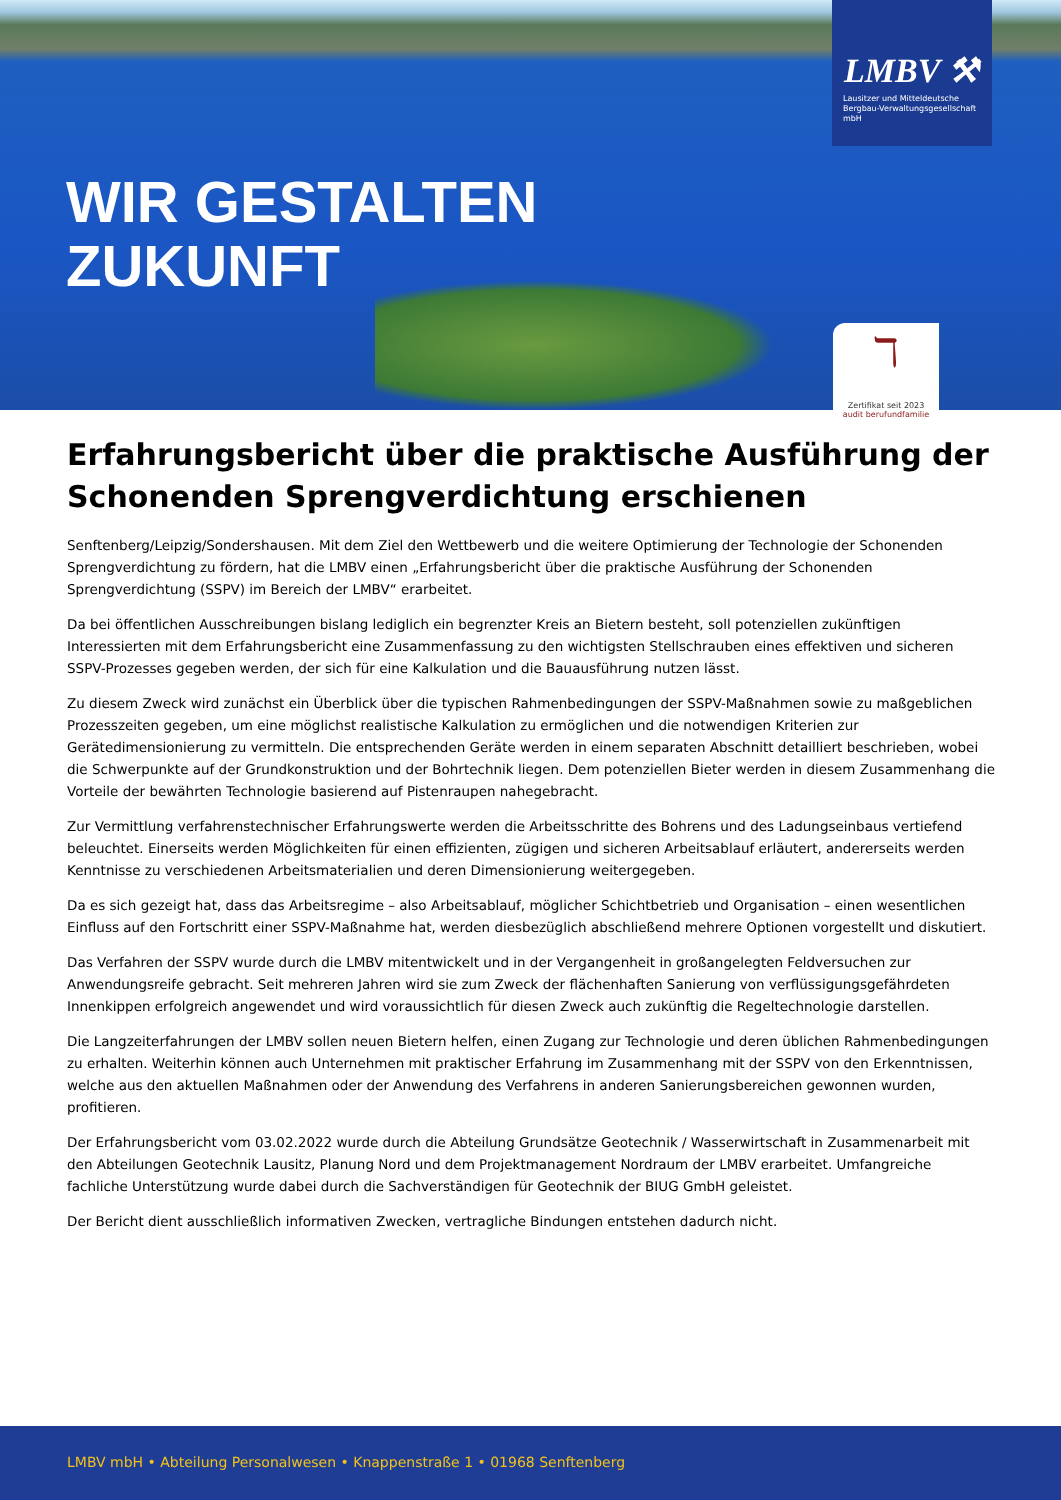WIR GESTALTEN
ZUKUNFT
LMBV ⚒
Lausitzer und Mitteldeutsche
Bergbau-Verwaltungsgesellschaft mbH
ℸ
Zertifikat seit 2023
audit berufundfamilie
Erfahrungsbericht über die praktische Ausführung der Schonenden Sprengverdichtung erschienen
Senftenberg/Leipzig/Sondershausen. Mit dem Ziel den Wettbewerb und die weitere Optimierung der Technologie der Schonenden Sprengverdichtung zu fördern, hat die LMBV einen „Erfahrungsbericht über die praktische Ausführung der Schonenden Sprengverdichtung (SSPV) im Bereich der LMBV“ erarbeitet.
Da bei öffentlichen Ausschreibungen bislang lediglich ein begrenzter Kreis an Bietern besteht, soll potenziellen zukünftigen Interessierten mit dem Erfahrungsbericht eine Zusammenfassung zu den wichtigsten Stellschrauben eines effektiven und sicheren SSPV-Prozesses gegeben werden, der sich für eine Kalkulation und die Bauausführung nutzen lässt.
Zu diesem Zweck wird zunächst ein Überblick über die typischen Rahmenbedingungen der SSPV-Maßnahmen sowie zu maßgeblichen Prozesszeiten gegeben, um eine möglichst realistische Kalkulation zu ermöglichen und die notwendigen Kriterien zur Gerätedimensionierung zu vermitteln. Die entsprechenden Geräte werden in einem separaten Abschnitt detailliert beschrieben, wobei die Schwerpunkte auf der Grundkonstruktion und der Bohrtechnik liegen. Dem potenziellen Bieter werden in diesem Zusammenhang die Vorteile der bewährten Technologie basierend auf Pistenraupen nahegebracht.
Zur Vermittlung verfahrenstechnischer Erfahrungswerte werden die Arbeitsschritte des Bohrens und des Ladungseinbaus vertiefend beleuchtet. Einerseits werden Möglichkeiten für einen effizienten, zügigen und sicheren Arbeitsablauf erläutert, andererseits werden Kenntnisse zu verschiedenen Arbeitsmaterialien und deren Dimensionierung weitergegeben.
Da es sich gezeigt hat, dass das Arbeitsregime – also Arbeitsablauf, möglicher Schichtbetrieb und Organisation – einen wesentlichen Einfluss auf den Fortschritt einer SSPV-Maßnahme hat, werden diesbezüglich abschließend mehrere Optionen vorgestellt und diskutiert.
Das Verfahren der SSPV wurde durch die LMBV mitentwickelt und in der Vergangenheit in großangelegten Feldversuchen zur Anwendungsreife gebracht. Seit mehreren Jahren wird sie zum Zweck der flächenhaften Sanierung von verflüssigungsgefährdeten Innenkippen erfolgreich angewendet und wird voraussichtlich für diesen Zweck auch zukünftig die Regeltechnologie darstellen.
Die Langzeiterfahrungen der LMBV sollen neuen Bietern helfen, einen Zugang zur Technologie und deren üblichen Rahmenbedingungen zu erhalten. Weiterhin können auch Unternehmen mit praktischer Erfahrung im Zusammenhang mit der SSPV von den Erkenntnissen, welche aus den aktuellen Maßnahmen oder der Anwendung des Verfahrens in anderen Sanierungsbereichen gewonnen wurden, profitieren.
Der Erfahrungsbericht vom 03.02.2022 wurde durch die Abteilung Grundsätze Geotechnik / Wasserwirtschaft in Zusammenarbeit mit den Abteilungen Geotechnik Lausitz, Planung Nord und dem Projektmanagement Nordraum der LMBV erarbeitet. Umfangreiche fachliche Unterstützung wurde dabei durch die Sachverständigen für Geotechnik der BIUG GmbH geleistet.
Der Bericht dient ausschließlich informativen Zwecken, vertragliche Bindungen entstehen dadurch nicht.
LMBV mbH • Abteilung Personalwesen • Knappenstraße 1 • 01968 Senftenberg